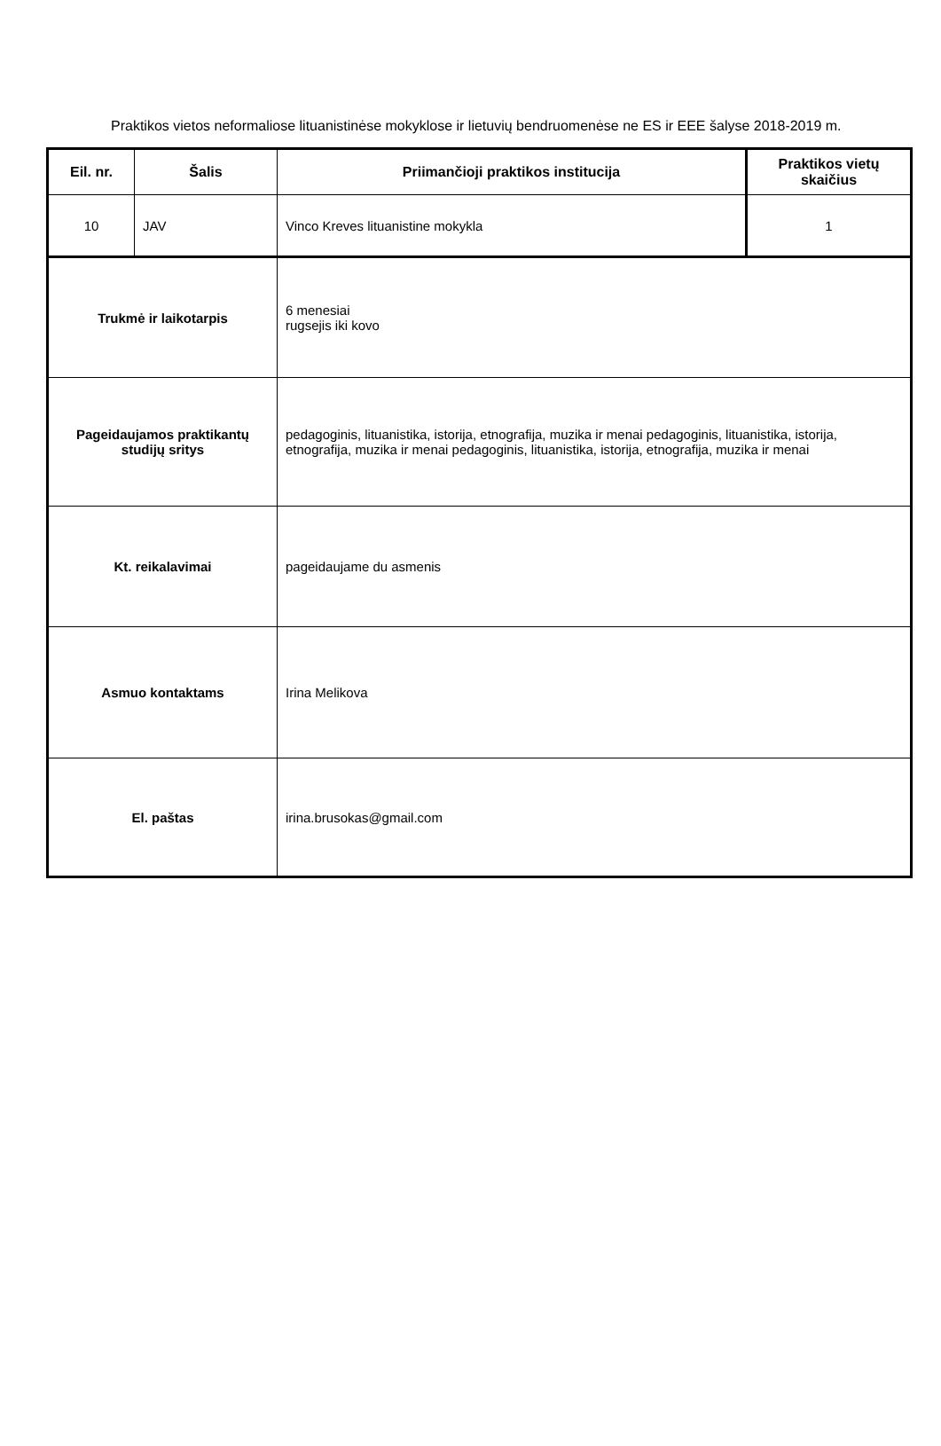Praktikos vietos neformaliose lituanistinėse mokyklose ir lietuvių bendruomenėse ne ES ir EEE šalyse 2018-2019 m.
| Eil. nr. | Šalis | Priimančioji praktikos institucija | Praktikos vietų skaičius |
| --- | --- | --- | --- |
| 10 | JAV | Vinco Kreves lituanistine mokykla | 1 |
| Trukmė ir laikotarpis | | 6 menesiai rugsejis iki kovo | |
| Pageidaujamos praktikantų studijų sritys | | pedagoginis, lituanistika, istorija, etnografija, muzika ir menai pedagoginis, lituanistika, istorija, etnografija, muzika ir menai pedagoginis, lituanistika, istorija, etnografija, muzika ir menai | |
| Kt. reikalavimai | | pageidaujame du asmenis | |
| Asmuo kontaktams | | Irina Melikova | |
| El. paštas | | irina.brusokas@gmail.com | |